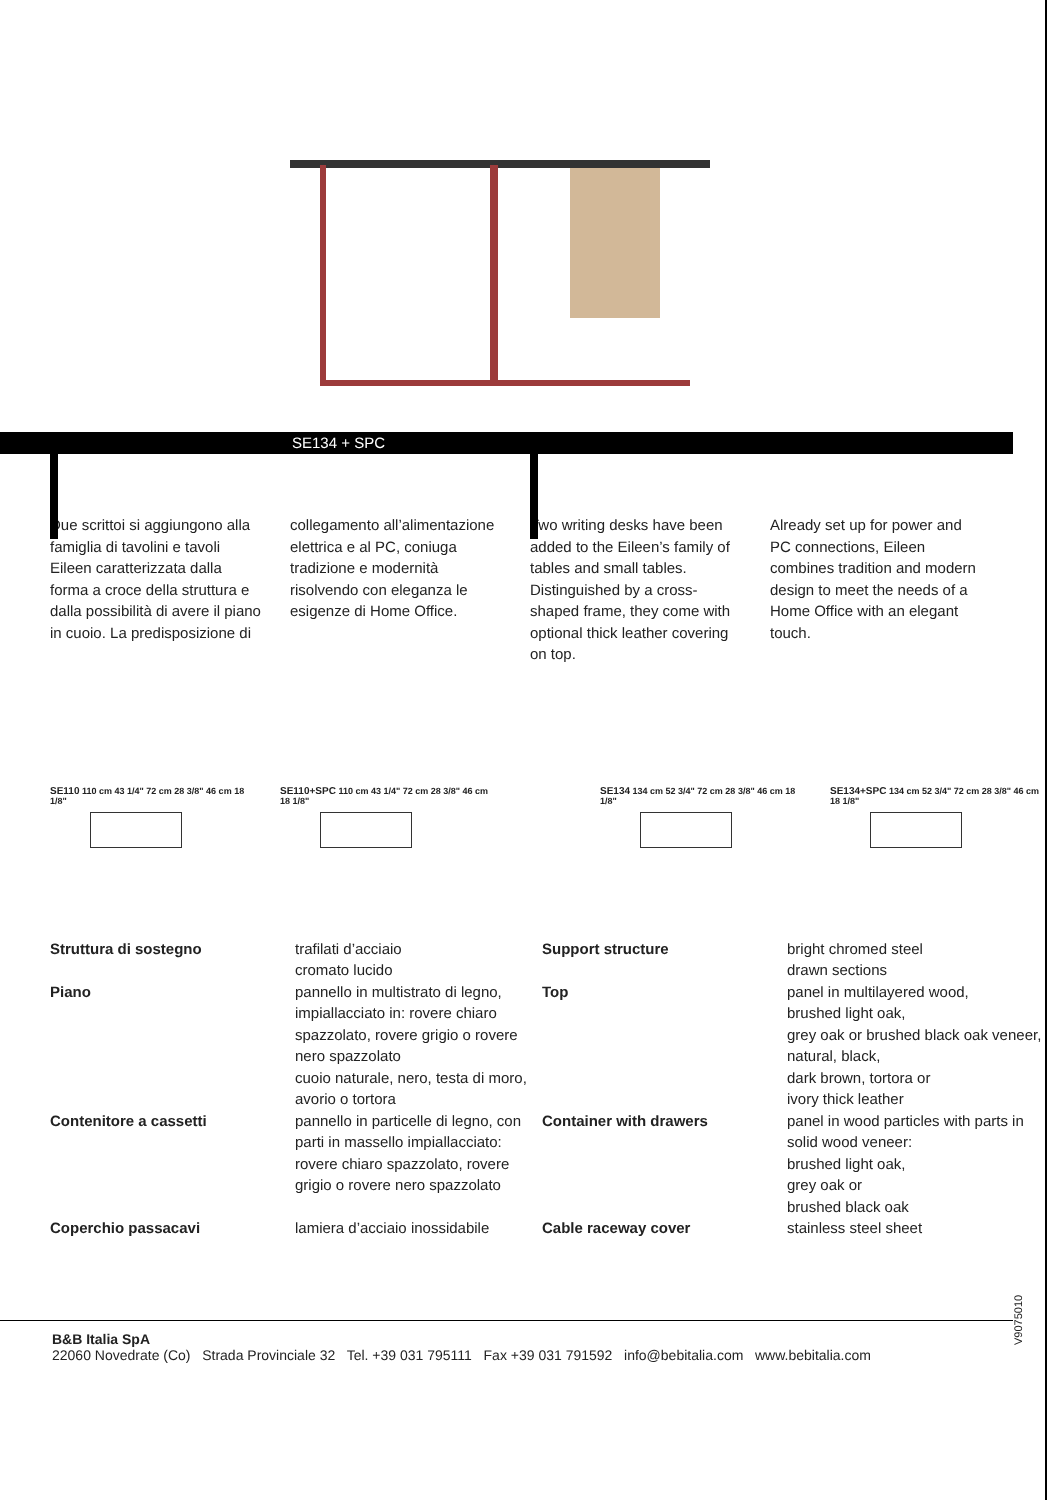SE134 + SPC
Due scrittoi si aggiungono alla famiglia di tavolini e tavoli Eileen caratterizzata dalla forma a croce della struttura e dalla possibilità di avere il piano in cuoio. La predisposizione di
collegamento all’alimentazione elettrica e al PC, coniuga tradizione e modernità risolvendo con eleganza le esigenze di Home Office.
Two writing desks have been added to the Eileen’s family of tables and small tables. Distinguished by a cross-shaped frame, they come with optional thick leather covering on top.
Already set up for power and PC connections, Eileen combines tradition and modern design to meet the needs of a Home Office with an elegant touch.
SE110 110 cm 43 1/4" 72 cm 28 3/8" 46 cm 18 1/8"
SE110+SPC 110 cm 43 1/4" 72 cm 28 3/8" 46 cm 18 1/8"
SE134 134 cm 52 3/4" 72 cm 28 3/8" 46 cm 18 1/8"
SE134+SPC 134 cm 52 3/4" 72 cm 28 3/8" 46 cm 18 1/8"
| Struttura di sostegno | trafilati d’acciaio cromato lucido | Support structure | bright chromed steel drawn sections |
| Piano | pannello in multistrato di legno, impiallacciato in: rovere chiaro spazzolato, rovere grigio o rovere nero spazzolato cuoio naturale, nero, testa di moro, avorio o tortora | Top | panel in multilayered wood, brushed light oak, grey oak or brushed black oak veneer, natural, black, dark brown, tortora or ivory thick leather |
| Contenitore a cassetti | pannello in particelle di legno, con parti in massello impiallacciato: rovere chiaro spazzolato, rovere grigio o rovere nero spazzolato | Container with drawers | panel in wood particles with parts in solid wood veneer: brushed light oak, grey oak or brushed black oak |
| Coperchio passacavi | lamiera d’acciaio inossidabile | Cable raceway cover | stainless steel sheet |
V9075010
B&B Italia SpA
22060 Novedrate (Co) Strada Provinciale 32 Tel. +39 031 795111 Fax +39 031 791592 info@bebitalia.com www.bebitalia.com